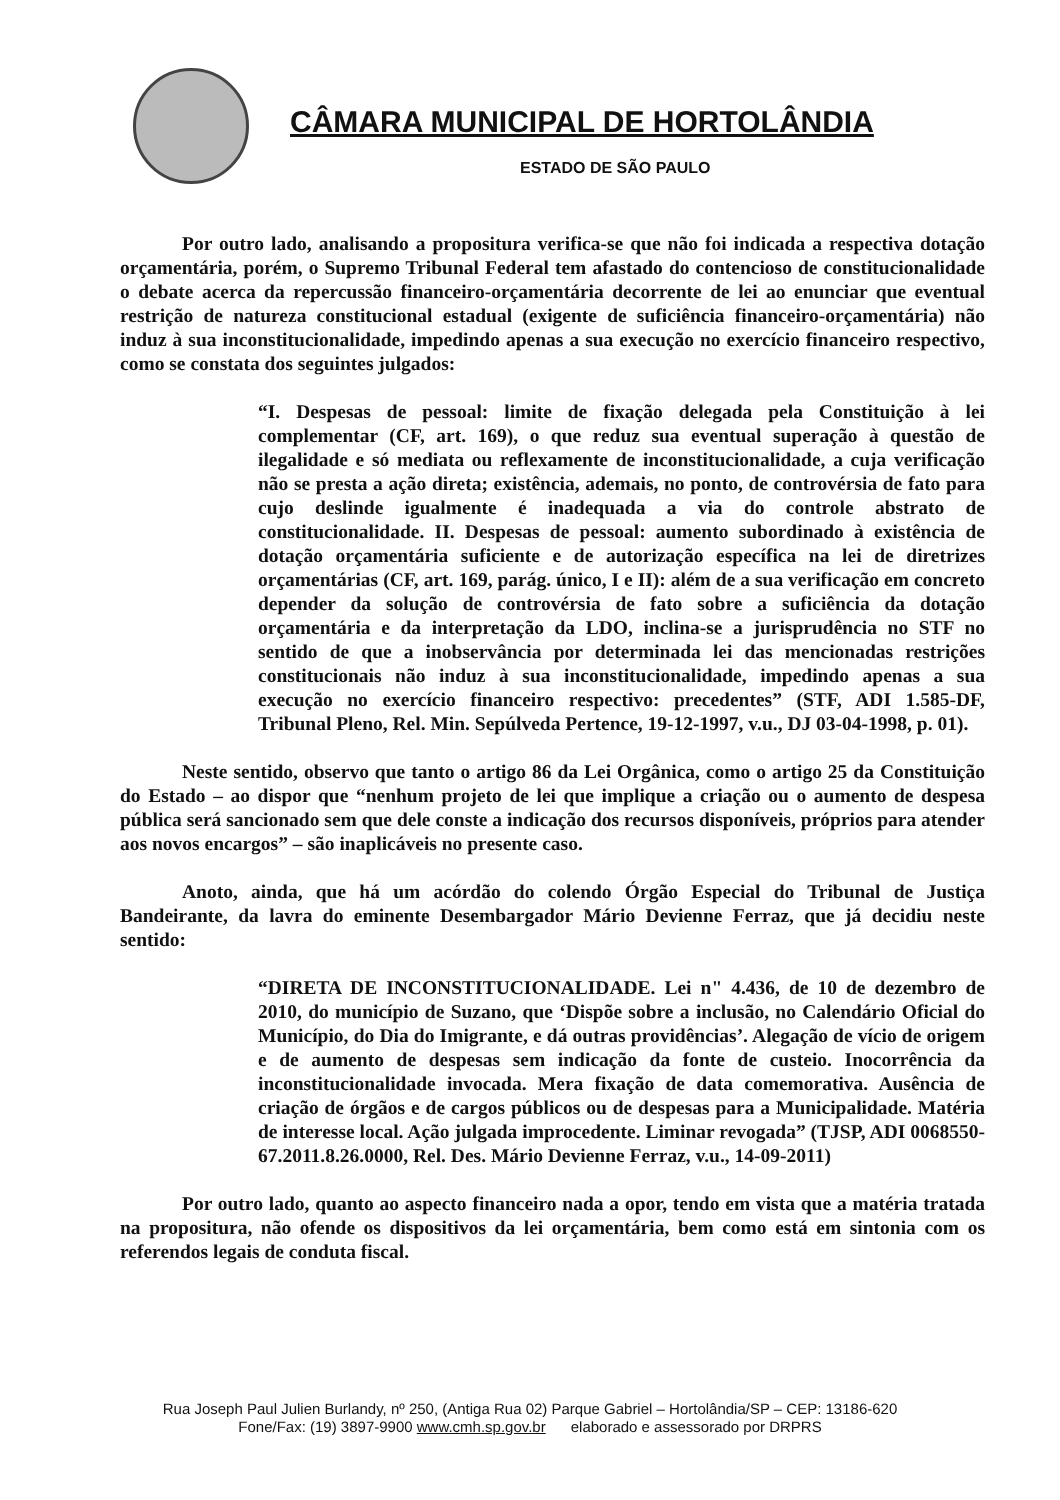CÂMARA MUNICIPAL DE HORTOLÂNDIA
ESTADO DE SÃO PAULO
Por outro lado, analisando a propositura verifica-se que não foi indicada a respectiva dotação orçamentária, porém, o Supremo Tribunal Federal tem afastado do contencioso de constitucionalidade o debate acerca da repercussão financeiro-orçamentária decorrente de lei ao enunciar que eventual restrição de natureza constitucional estadual (exigente de suficiência financeiro-orçamentária) não induz à sua inconstitucionalidade, impedindo apenas a sua execução no exercício financeiro respectivo, como se constata dos seguintes julgados:
“I. Despesas de pessoal: limite de fixação delegada pela Constituição à lei complementar (CF, art. 169), o que reduz sua eventual superação à questão de ilegalidade e só mediata ou reflexamente de inconstitucionalidade, a cuja verificação não se presta a ação direta; existência, ademais, no ponto, de controvérsia de fato para cujo deslinde igualmente é inadequada a via do controle abstrato de constitucionalidade. II. Despesas de pessoal: aumento subordinado à existência de dotação orçamentária suficiente e de autorização específica na lei de diretrizes orçamentárias (CF, art. 169, parág. único, I e II): além de a sua verificação em concreto depender da solução de controvérsia de fato sobre a suficiência da dotação orçamentária e da interpretação da LDO, inclina-se a jurisprudência no STF no sentido de que a inobservância por determinada lei das mencionadas restrições constitucionais não induz à sua inconstitucionalidade, impedindo apenas a sua execução no exercício financeiro respectivo: precedentes” (STF, ADI 1.585-DF, Tribunal Pleno, Rel. Min. Sepúlveda Pertence, 19-12-1997, v.u., DJ 03-04-1998, p. 01).
Neste sentido, observo que tanto o artigo 86 da Lei Orgânica, como o artigo 25 da Constituição do Estado – ao dispor que “nenhum projeto de lei que implique a criação ou o aumento de despesa pública será sancionado sem que dele conste a indicação dos recursos disponíveis, próprios para atender aos novos encargos” – são inaplicáveis no presente caso.
Anoto, ainda, que há um acórdão do colendo Órgão Especial do Tribunal de Justiça Bandeirante, da lavra do eminente Desembargador Mário Devienne Ferraz, que já decidiu neste sentido:
“DIRETA DE INCONSTITUCIONALIDADE. Lei n" 4.436, de 10 de dezembro de 2010, do município de Suzano, que ‘Dispõe sobre a inclusão, no Calendário Oficial do Município, do Dia do Imigrante, e dá outras providências’. Alegação de vício de origem e de aumento de despesas sem indicação da fonte de custeio. Inocorrência da inconstitucionalidade invocada. Mera fixação de data comemorativa. Ausência de criação de órgãos e de cargos públicos ou de despesas para a Municipalidade. Matéria de interesse local. Ação julgada improcedente. Liminar revogada” (TJSP, ADI 0068550-67.2011.8.26.0000, Rel. Des. Mário Devienne Ferraz, v.u., 14-09-2011)
Por outro lado, quanto ao aspecto financeiro nada a opor, tendo em vista que a matéria tratada na propositura, não ofende os dispositivos da lei orçamentária, bem como está em sintonia com os referendos legais de conduta fiscal.
Rua Joseph Paul Julien Burlandy, nº 250, (Antiga Rua 02) Parque Gabriel – Hortolândia/SP – CEP: 13186-620
Fone/Fax: (19) 3897-9900 www.cmh.sp.gov.br elaborado e assessorado por DRPRS